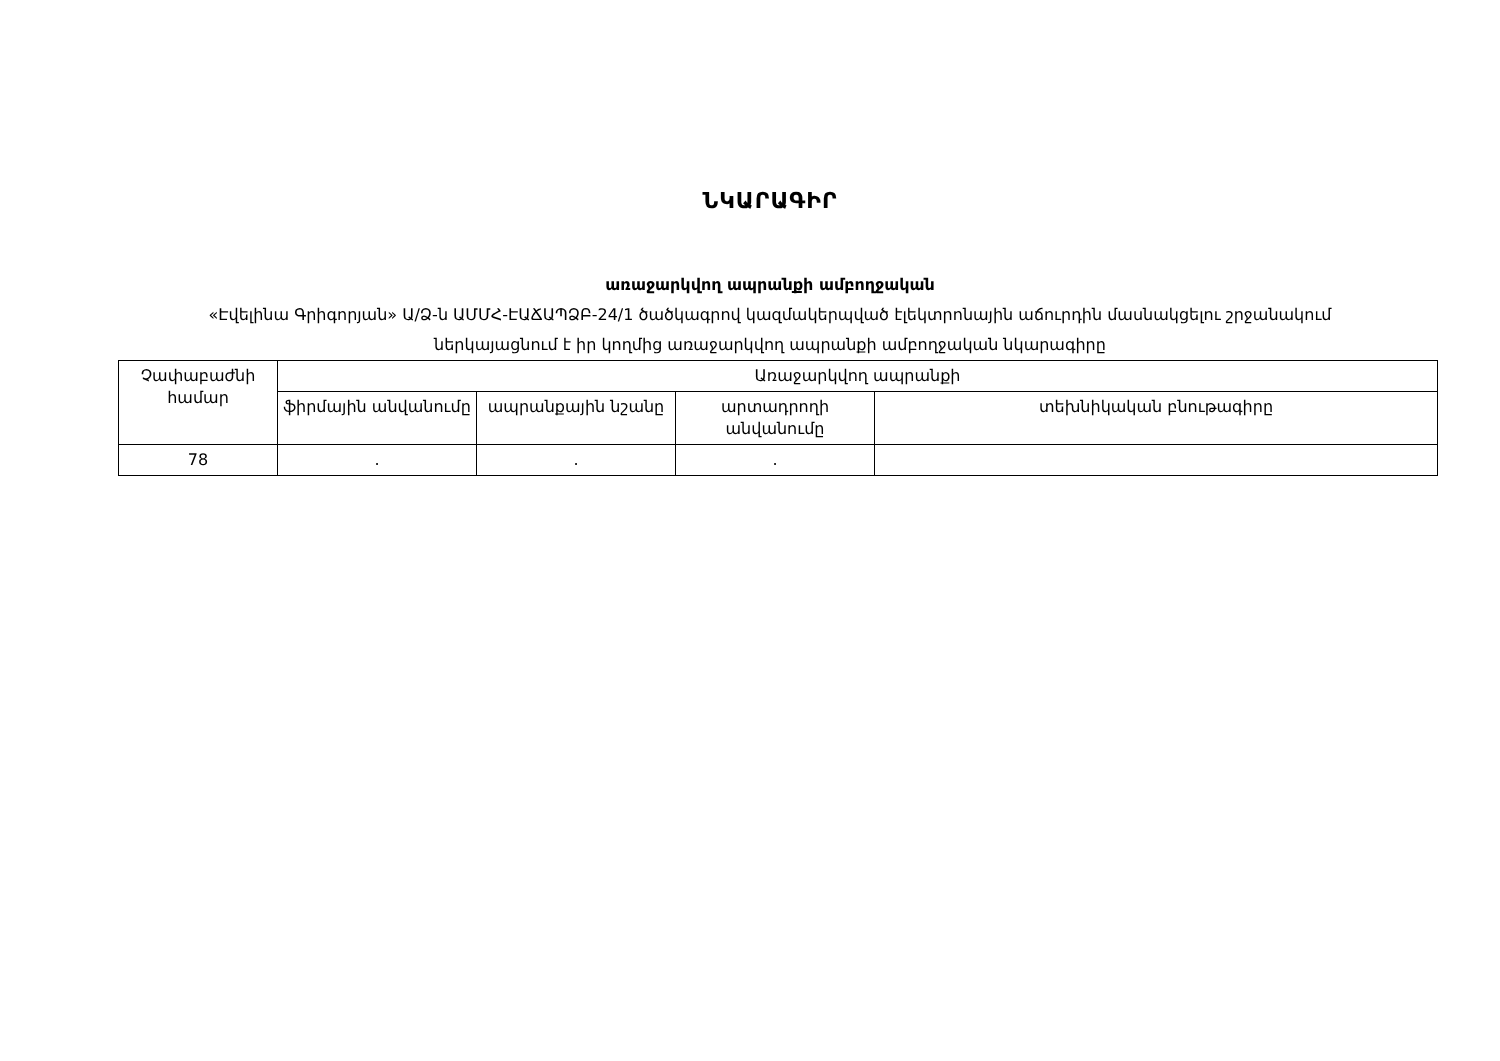ՆԿԱՐԱԳԻՐ
առաջարկվող ապրանքի ամբողջական
«Էվելինա Գրիգորյան» Ա/Ձ-ն ԱՄՄՀ-ԷԱՃԱՊՁԲ-24/1 ծածկագրով կազմակերպված էլեկտրոնային աճուրդին մասնակցելու շրջանակում ներկայացնում է իր կողմից առաջարկվող ապրանքի ամբողջական նկարագիրը
| Չափաբաժնի համար | Առաջարկվող ապրանքի | | | |
| --- | --- | --- | --- | --- |
| | ֆիրմային անվանումը | ապրանքային նշանը | արտադրողի անվանումը | տեխնիկական բնութագիրը |
| 78 | . | . | . | |